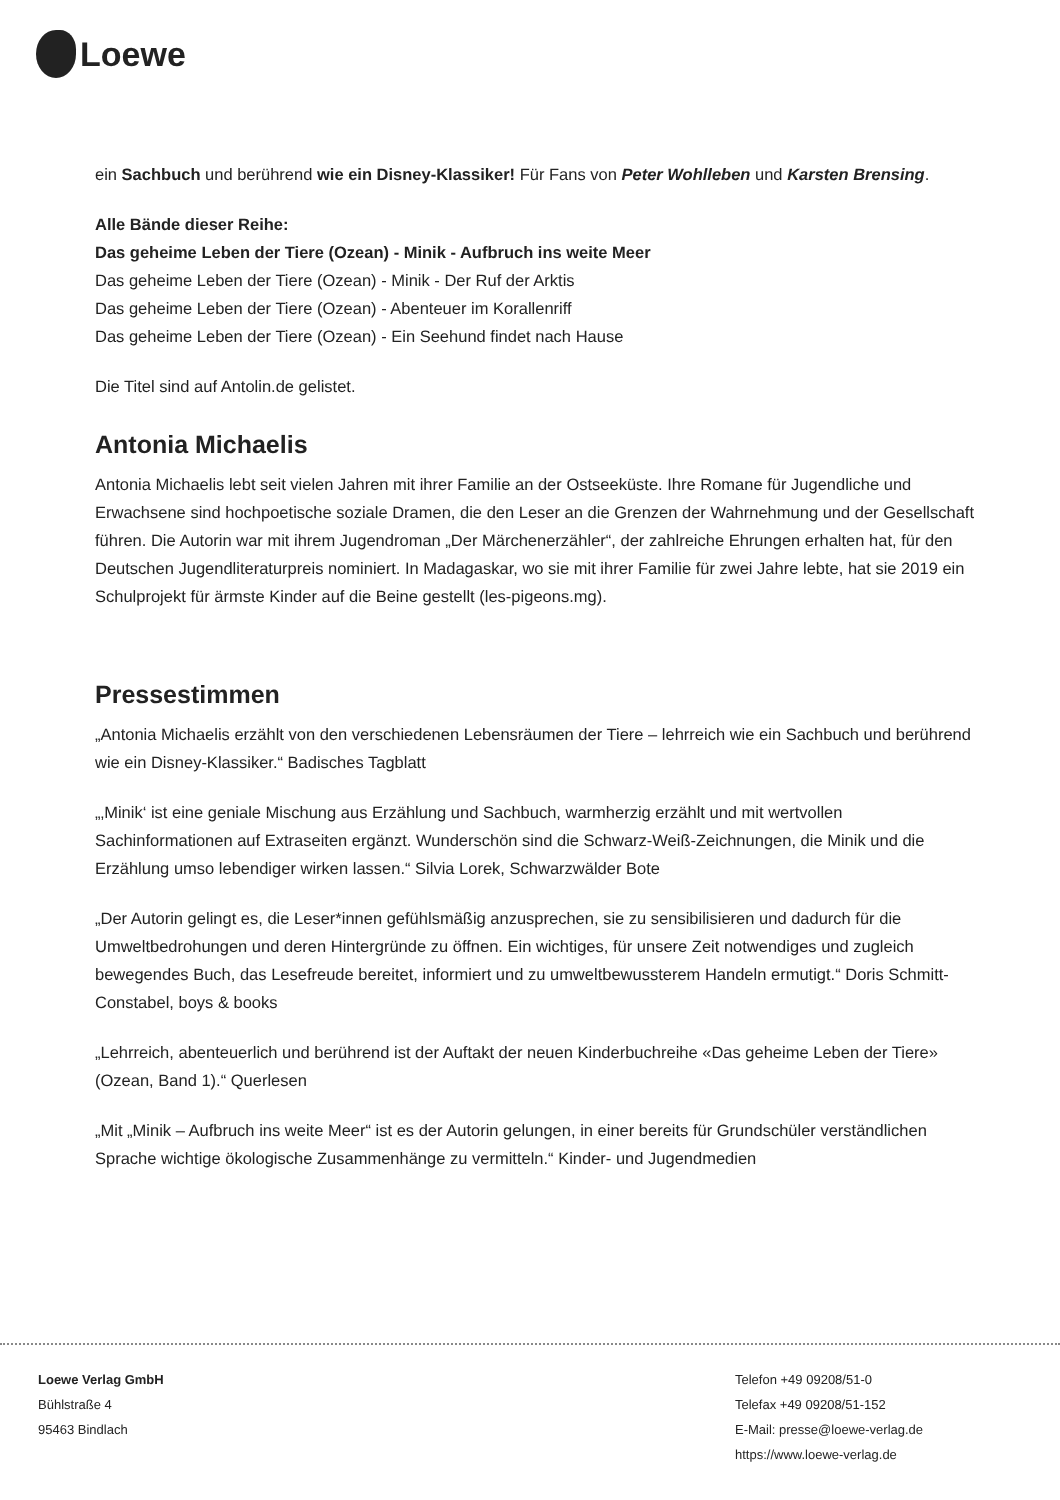Loewe
ein Sachbuch und berührend wie ein Disney-Klassiker! Für Fans von Peter Wohlleben und Karsten Brensing.
Alle Bände dieser Reihe:
Das geheime Leben der Tiere (Ozean) - Minik - Aufbruch ins weite Meer
Das geheime Leben der Tiere (Ozean) - Minik - Der Ruf der Arktis
Das geheime Leben der Tiere (Ozean) - Abenteuer im Korallenriff
Das geheime Leben der Tiere (Ozean) - Ein Seehund findet nach Hause
Die Titel sind auf Antolin.de gelistet.
Antonia Michaelis
Antonia Michaelis lebt seit vielen Jahren mit ihrer Familie an der Ostseeküste. Ihre Romane für Jugendliche und Erwachsene sind hochpoetische soziale Dramen, die den Leser an die Grenzen der Wahrnehmung und der Gesellschaft führen. Die Autorin war mit ihrem Jugendroman „Der Märchenerzähler“, der zahlreiche Ehrungen erhalten hat, für den Deutschen Jugendliteraturpreis nominiert. In Madagaskar, wo sie mit ihrer Familie für zwei Jahre lebte, hat sie 2019 ein Schulprojekt für ärmste Kinder auf die Beine gestellt (les-pigeons.mg).
Pressestimmen
„Antonia Michaelis erzählt von den verschiedenen Lebensräumen der Tiere – lehrreich wie ein Sachbuch und berührend wie ein Disney-Klassiker.“ Badisches Tagblatt
„‚Minik‘ ist eine geniale Mischung aus Erzählung und Sachbuch, warmherzig erzählt und mit wertvollen Sachinformationen auf Extraseiten ergänzt. Wunderschön sind die Schwarz-Weiß-Zeichnungen, die Minik und die Erzählung umso lebendiger wirken lassen.“ Silvia Lorek, Schwarzwälder Bote
„Der Autorin gelingt es, die Leser*innen gefühlsmäßig anzusprechen, sie zu sensibilisieren und dadurch für die Umweltbedrohungen und deren Hintergründe zu öffnen. Ein wichtiges, für unsere Zeit notwendiges und zugleich bewegendes Buch, das Lesefreude bereitet, informiert und zu umweltbewussterem Handeln ermutigt.“ Doris Schmitt-Constabel, boys & books
„Lehrreich, abenteuerlich und berührend ist der Auftakt der neuen Kinderbuchreihe «Das geheime Leben der Tiere» (Ozean, Band 1).“ Querlesen
„Mit „Minik – Aufbruch ins weite Meer“ ist es der Autorin gelungen, in einer bereits für Grundschüler verständlichen Sprache wichtige ökologische Zusammenhänge zu vermitteln.“ Kinder- und Jugendmedien
Loewe Verlag GmbH
Bühlstraße 4
95463 Bindlach
Telefon +49 09208/51-0
Telefax +49 09208/51-152
E-Mail: presse@loewe-verlag.de
https://www.loewe-verlag.de